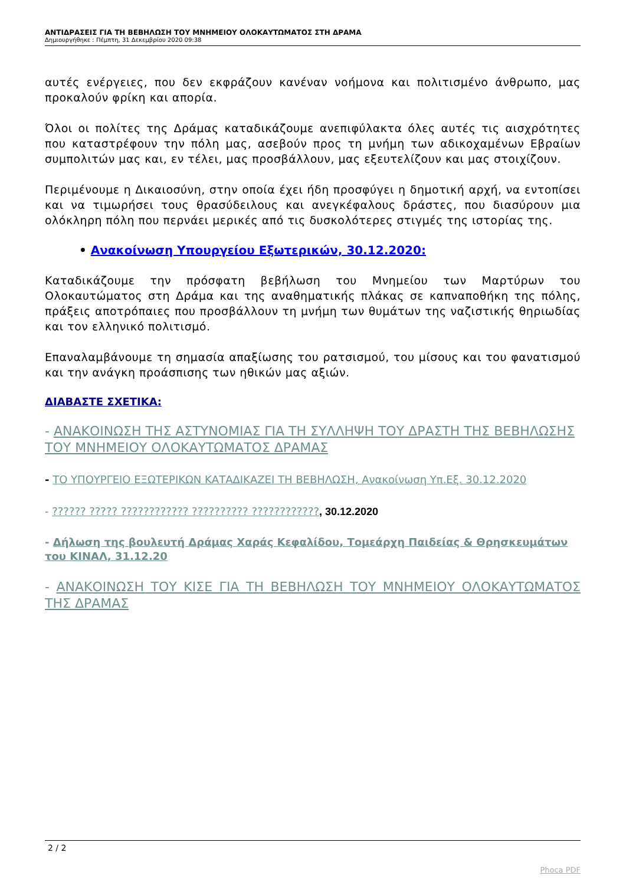ΑΝΤΙΔΡΑΣΕΙΣ ΓΙΑ ΤΗ ΒΕΒΗΛΩΣΗ ΤΟΥ ΜΝΗΜΕΙΟΥ ΟΛΟΚΑΥΤΩΜΑΤΟΣ ΣΤΗ ΔΡΑΜΑ
Δημιουργήθηκε : Πέμπτη, 31 Δεκεμβρίου 2020 09:38
αυτές ενέργειες, που δεν εκφράζουν κανέναν νοήμονα και πολιτισμένο άνθρωπο, μας προκαλούν φρίκη και απορία.
Όλοι οι πολίτες της Δράμας καταδικάζουμε ανεπιφύλακτα όλες αυτές τις αισχρότητες που καταστρέφουν την πόλη μας, ασεβούν προς τη μνήμη των αδικοχαμένων Εβραίων συμπολιτών μας και, εν τέλει, μας προσβάλλουν, μας εξευτελίζουν και μας στοιχίζουν.
Περιμένουμε η Δικαιοσύνη, στην οποία έχει ήδη προσφύγει η δημοτική αρχή, να εντοπίσει και να τιμωρήσει τους θρασύδειλους και ανεγκέφαλους δράστες, που διασύρουν μια ολόκληρη πόλη που περνάει μερικές από τις δυσκολότερες στιγμές της ιστορίας της.
• Ανακοίνωση Υπουργείου Εξωτερικών, 30.12.2020:
Καταδικάζουμε την πρόσφατη βεβήλωση του Μνημείου των Μαρτύρων του Ολοκαυτώματος στη Δράμα και της αναθηματικής πλάκας σε καπναποθήκη της πόλης, πράξεις αποτρόπαιες που προσβάλλουν τη μνήμη των θυμάτων της ναζιστικής θηριωδίας και τον ελληνικό πολιτισμό.
Επαναλαμβάνουμε τη σημασία απαξίωσης του ρατσισμού, του μίσους και του φανατισμού και την ανάγκη προάσπισης των ηθικών μας αξιών.
ΔΙΑΒΑΣΤΕ ΣΧΕΤΙΚΑ:
- ΑΝΑΚΟΙΝΩΣΗ ΤΗΣ ΑΣΤΥΝΟΜΙΑΣ ΓΙΑ ΤΗ ΣΥΛΛΗΨΗ ΤΟΥ ΔΡΑΣΤΗ ΤΗΣ ΒΕΒΗΛΩΣΗΣ ΤΟΥ ΜΝΗΜΕΙΟΥ ΟΛΟΚΑΥΤΩΜΑΤΟΣ ΔΡΑΜΑΣ
- ΤΟ ΥΠΟΥΡΓΕΙΟ ΕΞΩΤΕΡΙΚΩΝ ΚΑΤΑΔΙΚΑΖΕΙ ΤΗ ΒΕΒΗΛΩΣΗ, Ανακοίνωση Υπ.Εξ. 30.12.2020
- ?????? ????? ???????????? ?????????? ????????????, 30.12.2020
- Δήλωση της βουλευτή Δράμας Χαράς Κεφαλίδου, Τομεάρχη Παιδείας & Θρησκευμάτων του ΚΙΝΑΛ, 31.12.20
- ΑΝΑΚΟΙΝΩΣΗ ΤΟΥ ΚΙΣΕ ΓΙΑ ΤΗ ΒΕΒΗΛΩΣΗ ΤΟΥ ΜΝΗΜΕΙΟΥ ΟΛΟΚΑΥΤΩΜΑΤΟΣ ΤΗΣ ΔΡΑΜΑΣ
2 / 2
Phoca PDF